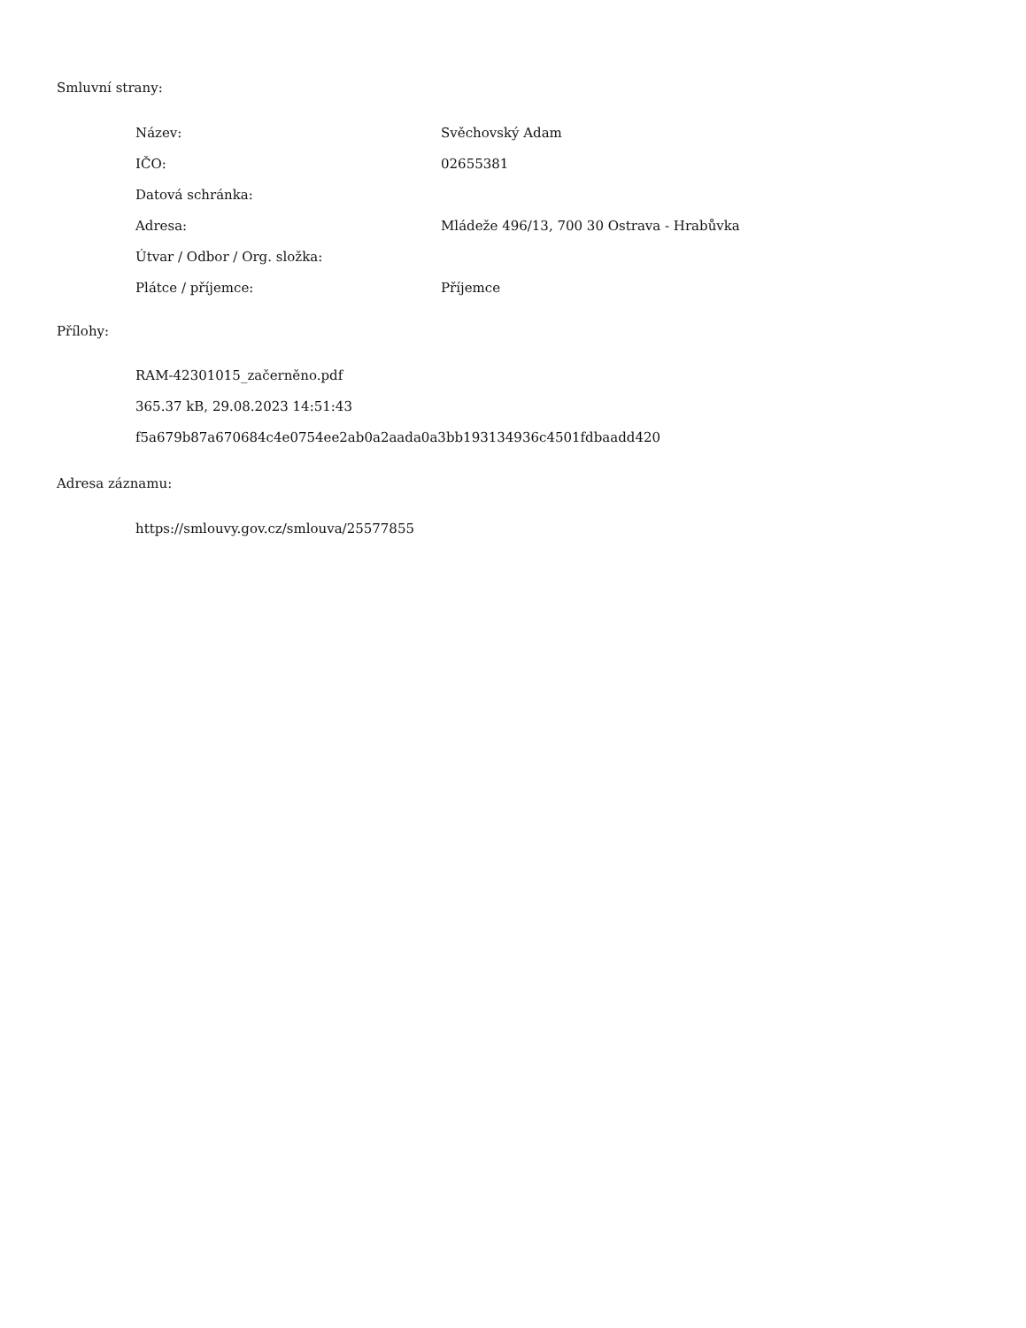Smluvní strany:
| Název: | Svěchovský Adam |
| IČO: | 02655381 |
| Datová schránka: | |
| Adresa: | Mládeže 496/13, 700 30 Ostrava - Hrabůvka |
| Útvar / Odbor / Org. složka: | |
| Plátce / příjemce: | Příjemce |
Přílohy:
RAM-42301015_začerněno.pdf
365.37 kB, 29.08.2023 14:51:43
f5a679b87a670684c4e0754ee2ab0a2aada0a3bb193134936c4501fdbaadd420
Adresa záznamu:
https://smlouvy.gov.cz/smlouva/25577855